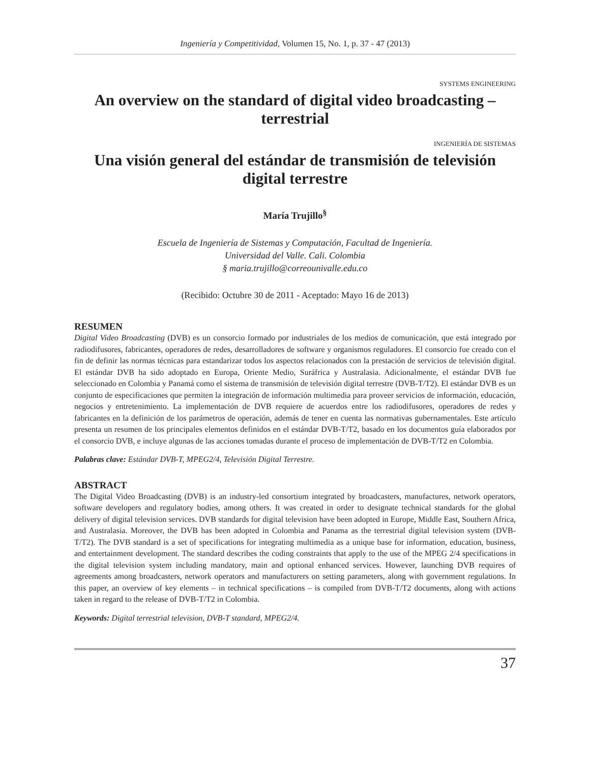Ingeniería y Competitividad, Volumen 15, No. 1, p. 37 - 47 (2013)
SYSTEMS ENGINEERING
An overview on the standard of digital video broadcasting – terrestrial
INGENIERÍA DE SISTEMAS
Una visión general del estándar de transmisión de televisión digital terrestre
María Trujillo<sup>§</sup>
Escuela de Ingeniería de Sistemas y Computación, Facultad de Ingeniería.
Universidad del Valle. Cali. Colombia
§ maria.trujillo@correounivalle.edu.co
(Recibido: Octubre 30 de 2011 - Aceptado: Mayo 16 de 2013)
RESUMEN
Digital Video Broadcasting (DVB) es un consorcio formado por industriales de los medios de comunicación, que está integrado por radiodifusores, fabricantes, operadores de redes, desarrolladores de software y organismos reguladores. El consorcio fue creado con el fin de definir las normas técnicas para estandarizar todos los aspectos relacionados con la prestación de servicios de televisión digital. El estándar DVB ha sido adoptado en Europa, Oriente Medio, Suráfrica y Australasia. Adicionalmente, el estándar DVB fue seleccionado en Colombia y Panamá como el sistema de transmisión de televisión digital terrestre (DVB-T/T2). El estándar DVB es un conjunto de especificaciones que permiten la integración de información multimedia para proveer servicios de información, educación, negocios y entretenimiento. La implementación de DVB requiere de acuerdos entre los radiodifusores, operadores de redes y fabricantes en la definición de los parámetros de operación, además de tener en cuenta las normativas gubernamentales. Este artículo presenta un resumen de los principales elementos definidos en el estándar DVB-T/T2, basado en los documentos guía elaborados por el consorcio DVB, e incluye algunas de las acciones tomadas durante el proceso de implementación de DVB-T/T2 en Colombia.
Palabras clave: Estándar DVB-T, MPEG2/4, Televisión Digital Terrestre.
ABSTRACT
The Digital Video Broadcasting (DVB) is an industry-led consortium integrated by broadcasters, manufactures, network operators, software developers and regulatory bodies, among others. It was created in order to designate technical standards for the global delivery of digital television services. DVB standards for digital television have been adopted in Europe, Middle East, Southern Africa, and Australasia. Moreover, the DVB has been adopted in Colombia and Panama as the terrestrial digital television system (DVB-T/T2). The DVB standard is a set of specifications for integrating multimedia as a unique base for information, education, business, and entertainment development. The standard describes the coding constraints that apply to the use of the MPEG 2/4 specifications in the digital television system including mandatory, main and optional enhanced services. However, launching DVB requires of agreements among broadcasters, network operators and manufacturers on setting parameters, along with government regulations. In this paper, an overview of key elements – in technical specifications – is compiled from DVB-T/T2 documents, along with actions taken in regard to the release of DVB-T/T2 in Colombia.
Keywords: Digital terrestrial television, DVB-T standard, MPEG2/4.
37